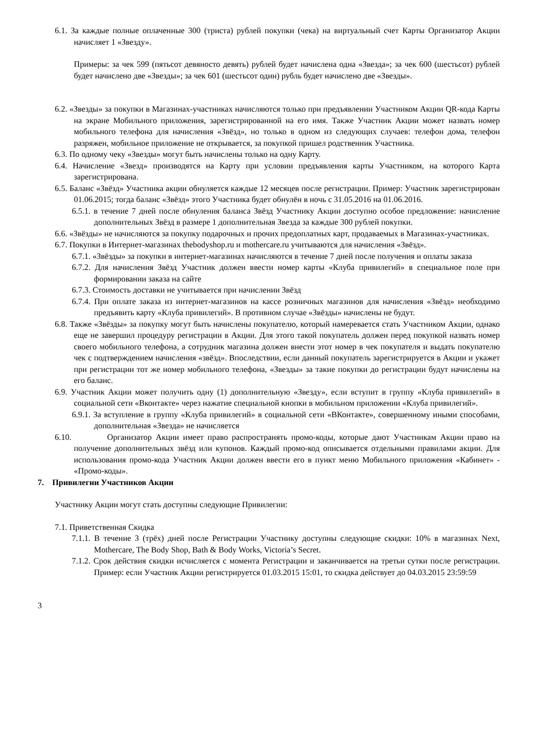6.1. За каждые полные оплаченные 300 (триста) рублей покупки (чека) на виртуальный счет Карты Организатор Акции начисляет 1 «Звезду».
Примеры: за чек 599 (пятьсот девяносто девять) рублей будет начислена одна «Звезда»; за чек 600 (шестьсот) рублей будет начислено две «Звезды»; за чек 601 (шестьсот один) рубль будет начислено две «Звезды».
6.2. «Звезды» за покупки в Магазинах-участниках начисляются только при предъявлении Участником Акции QR-кода Карты на экране Мобильного приложения, зарегистрированной на его имя. Также Участник Акции может назвать номер мобильного телефона для начисления «Звёзд», но только в одном из следующих случаев: телефон дома, телефон разряжен, мобильное приложение не открывается, за покупкой пришел родственник Участника.
6.3. По одному чеку «Звезды» могут быть начислены только на одну Карту.
6.4. Начисление «Звезд» производятся на Карту при условии предъявления карты Участником, на которого Карта зарегистрирована.
6.5. Баланс «Звёзд» Участника акции обнуляется каждые 12 месяцев после регистрации. Пример: Участник зарегистрирован 01.06.2015; тогда баланс «Звёзд» этого Участника будет обнулён в ночь с 31.05.2016 на 01.06.2016.
6.5.1. в течение 7 дней после обнуления баланса Звёзд Участнику Акции доступно особое предложение: начисление дополнительных Звёзд в размере 1 дополнительная Звезда за каждые 300 рублей покупки.
6.6. «Звёзды» не начисляются за покупку подарочных и прочих предоплатных карт, продаваемых в Магазинах-участниках.
6.7. Покупки в Интернет-магазинах thebodyshop.ru и mothercare.ru учитываются для начисления «Звёзд».
6.7.1. «Звёзды» за покупки в интернет-магазинах начисляются в течение 7 дней после получения и оплаты заказа
6.7.2. Для начисления Звёзд Участник должен ввести номер карты «Клуба привилегий» в специальное поле при формировании заказа на сайте
6.7.3. Стоимость доставки не учитывается при начислении Звёзд
6.7.4. При оплате заказа из интернет-магазинов на кассе розничных магазинов для начисления «Звёзд» необходимо предъявить карту «Клуба привилегий». В противном случае «Звёзды» начислены не будут.
6.8. Также «Звёзды» за покупку могут быть начислены покупателю, который намеревается стать Участником Акции, однако еще не завершил процедуру регистрации в Акции. Для этого такой покупатель должен перед покупкой назвать номер своего мобильного телефона, а сотрудник магазина должен внести этот номер в чек покупателя и выдать покупателю чек с подтверждением начисления «звёзд». Впоследствии, если данный покупатель зарегистрируется в Акции и укажет при регистрации тот же номер мобильного телефона, «Звезды» за такие покупки до регистрации будут начислены на его баланс.
6.9. Участник Акции может получить одну (1) дополнительную «Звезду», если вступит в группу «Клуба привилегий» в социальной сети «Вконтакте» через нажатие специальной кнопки в мобильном приложении «Клуба привилегий».
6.9.1. За вступление в группу «Клуба привилегий» в социальной сети «ВКонтакте», совершенному иными способами, дополнительная «Звезда» не начисляется
6.10. Организатор Акции имеет право распространять промо-коды, которые дают Участникам Акции право на получение дополнительных звёзд или купонов. Каждый промо-код описывается отдельными правилами акции. Для использования промо-кода Участник Акции должен ввести его в пункт меню Мобильного приложения «Кабинет» - «Промо-коды».
7. Привилегии Участников Акции
Участнику Акции могут стать доступны следующие Привилегии:
7.1. Приветственная Скидка
7.1.1. В течение 3 (трёх) дней после Регистрации Участнику доступны следующие скидки: 10% в магазинах Next, Mothercare, The Body Shop, Bath & Body Works, Victoria’s Secret.
7.1.2. Срок действия скидки исчисляется с момента Регистрации и заканчивается на третьи сутки после регистрации. Пример: если Участник Акции регистрируется 01.03.2015 15:01, то скидка действует до 04.03.2015 23:59:59
3